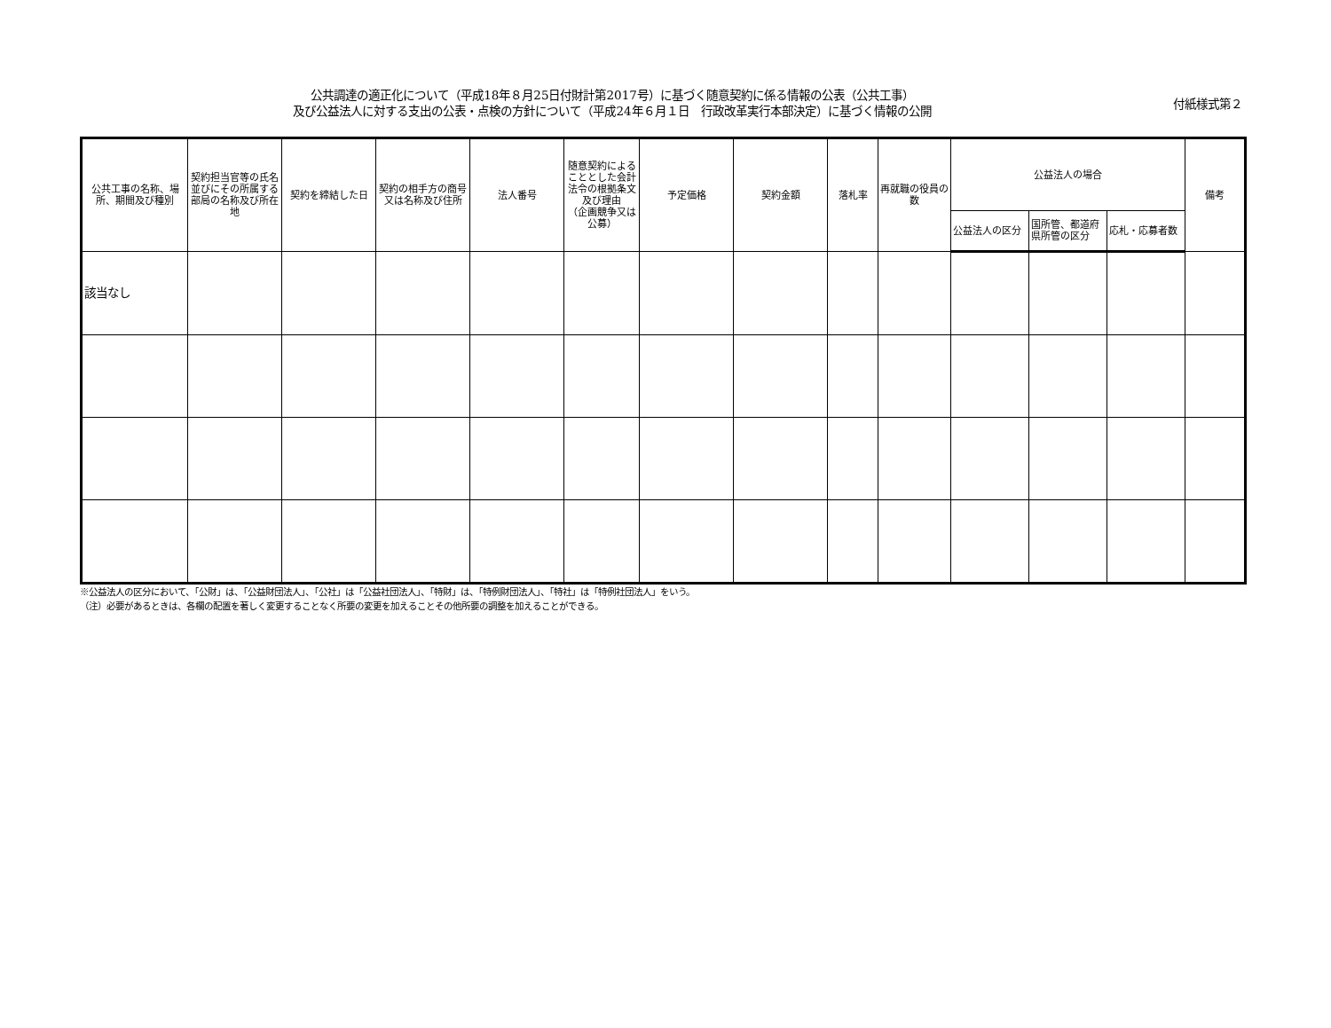公共調達の適正化について（平成18年８月25日付財計第2017号）に基づく随意契約に係る情報の公表（公共工事）
及び公益法人に対する支出の公表・点検の方針について（平成24年６月１日　行政改革実行本部決定）に基づく情報の公開
付紙様式第２
| 公共工事の名称、場所、期間及び種別 | 契約担当官等の氏名並びにその所属する部局の名称及び所在地 | 契約を締結した日 | 契約の相手方の商号又は名称及び住所 | 法人番号 | 随意契約によることとした会計法令の根拠条文及び理由 （企画競争又は公募） | 予定価格 | 契約金額 | 落札率 | 再就職の役員の数 | 公益法人の場合 | | | 備考 |
| --- | --- | --- | --- | --- | --- | --- | --- | --- | --- | --- | --- | --- | --- |
| | | | | | | | | | | 公益法人の区分 | 国所管、都道府県所管の区分 | 応札・応募者数 | |
| 該当なし | | | | | | | | | | | | | |
※公益法人の区分において、「公財」は、「公益財団法人」、「公社」は「公益社団法人」、「特財」は、「特例財団法人」、「特社」は「特例社団法人」をいう。
（注）必要があるときは、各欄の配置を著しく変更することなく所要の変更を加えることその他所要の調整を加えることができる。